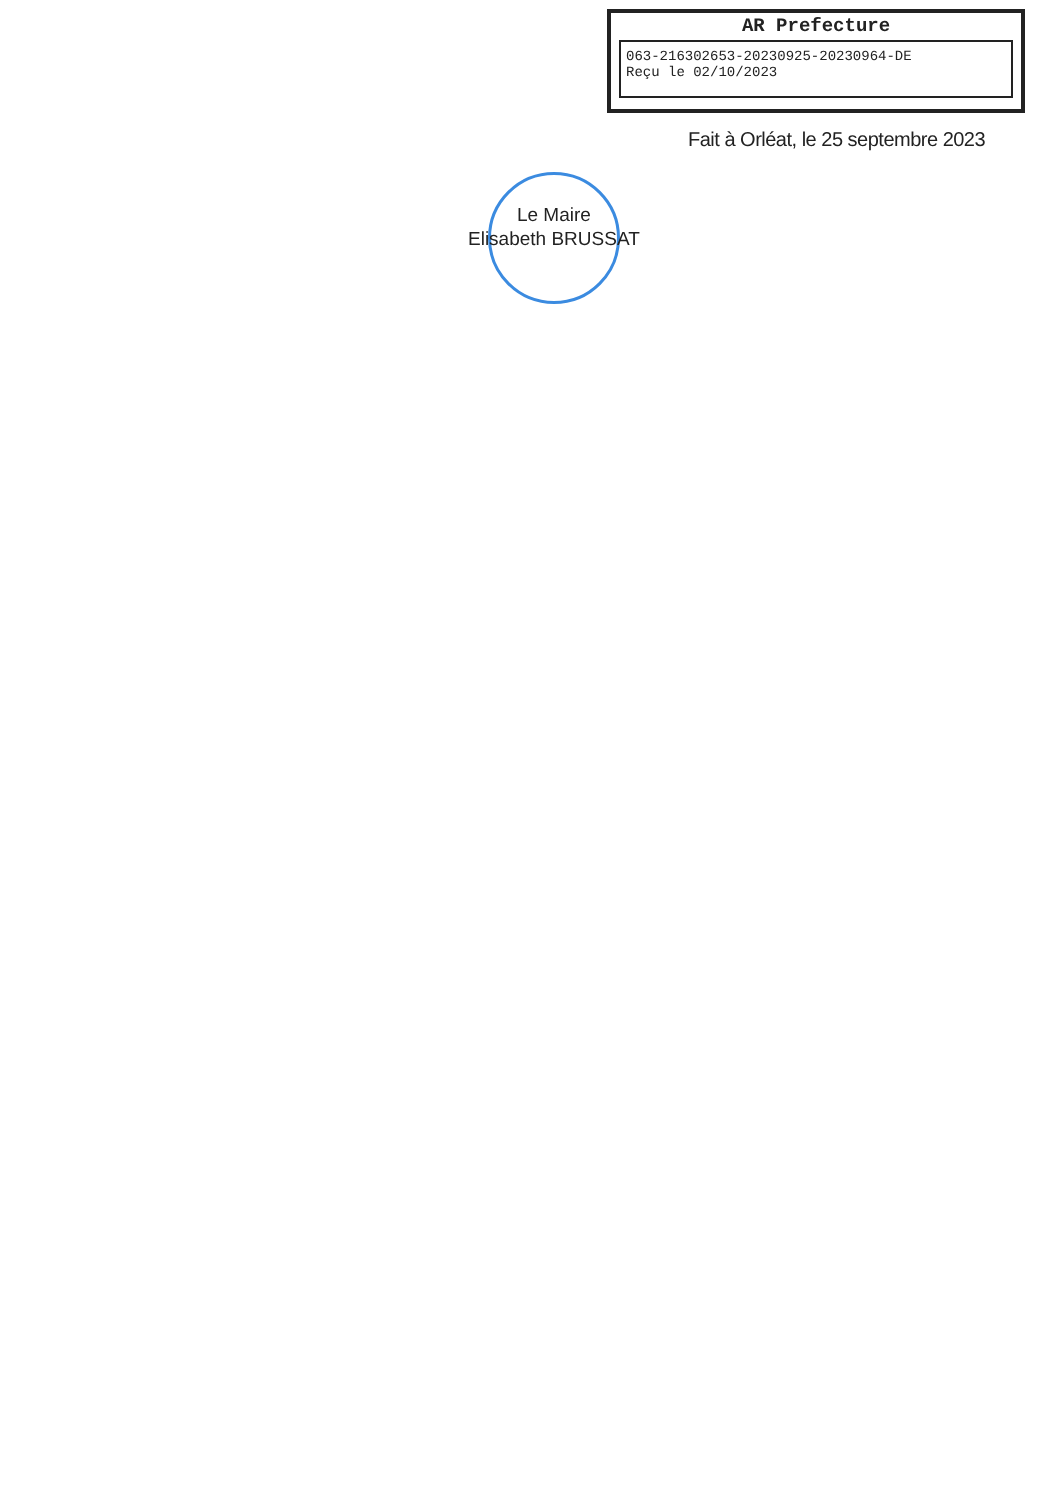AR Prefecture
063-216302653-20230925-20230964-DE
Reçu le 02/10/2023
Fait à Orléat, le 25 septembre 2023
Le Maire
Elisabeth BRUSSAT